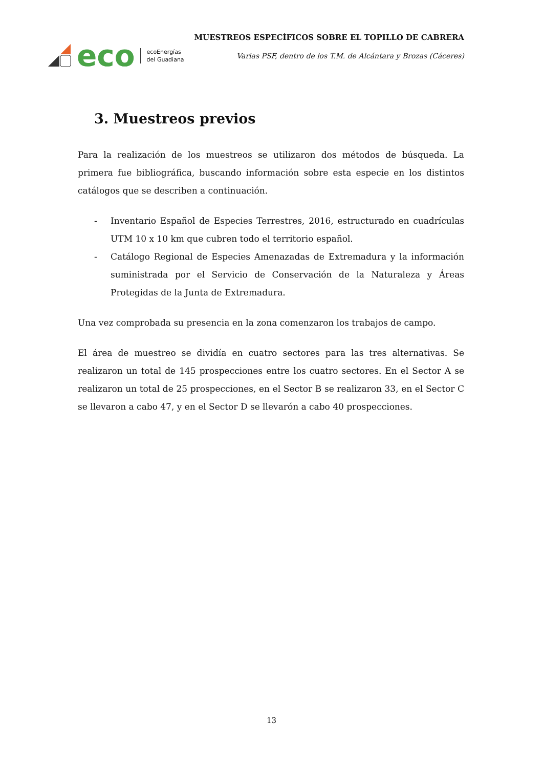eco
ecoEnergías
del Guadiana
MUESTREOS ESPECÍFICOS SOBRE EL TOPILLO DE CABRERA
Varias PSF, dentro de los T.M. de Alcántara y Brozas (Cáceres)
3. Muestreos previos
Para la realización de los muestreos se utilizaron dos métodos de búsqueda. La primera fue bibliográfica, buscando información sobre esta especie en los distintos catálogos que se describen a continuación.
- Inventario Español de Especies Terrestres, 2016, estructurado en cuadrículas UTM 10 x 10 km que cubren todo el territorio español.
- Catálogo Regional de Especies Amenazadas de Extremadura y la información suministrada por el Servicio de Conservación de la Naturaleza y Áreas Protegidas de la Junta de Extremadura.
Una vez comprobada su presencia en la zona comenzaron los trabajos de campo.
El área de muestreo se dividía en cuatro sectores para las tres alternativas. Se realizaron un total de 145 prospecciones entre los cuatro sectores. En el Sector A se realizaron un total de 25 prospecciones, en el Sector B se realizaron 33, en el Sector C se llevaron a cabo 47, y en el Sector D se llevarón a cabo 40 prospecciones.
13